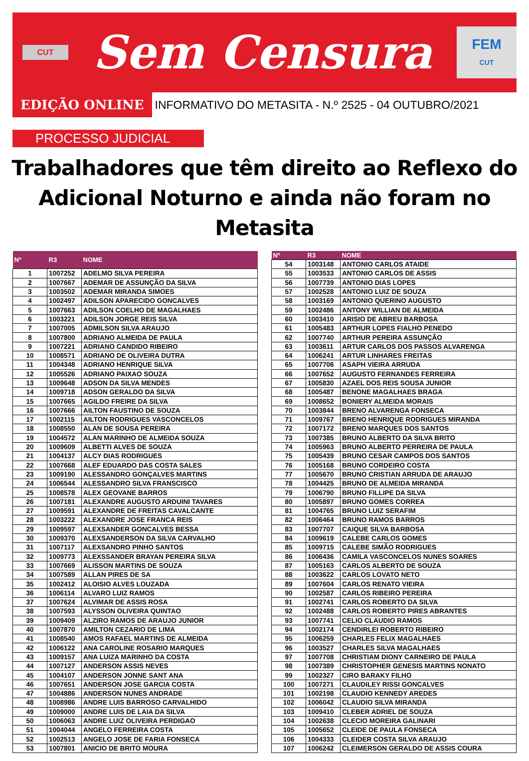CUT
Sem Censura
FEM
CUT
EDIÇÃO ONLINE
INFORMATIVO DO METASITA - N.º 2525 - 04 OUTUBRO/2021
PROCESSO JUDICIAL
Trabalhadores que têm direito ao Reflexo do
Adicional Noturno e ainda não foram no Metasita
| Nº | R3 | NOME |
| --- | --- | --- |
| 1 | 1007252 | ADELMO SILVA PEREIRA |
| 2 | 1007667 | ADEMAR DE ASSUNÇÃO DA SILVA |
| 3 | 1003502 | ADEMAR MIRANDA SIMOES |
| 4 | 1002497 | ADILSON APARECIDO GONCALVES |
| 5 | 1007663 | ADILSON COELHO DE MAGALHAES |
| 6 | 1003221 | ADILSON JORGE REIS SILVA |
| 7 | 1007005 | ADMILSON SILVA ARAUJO |
| 8 | 1007800 | ADRIANO ALMEIDA DE PAULA |
| 9 | 1007221 | ADRIANO CANDIDO RIBEIRO |
| 10 | 1008571 | ADRIANO DE OLIVEIRA DUTRA |
| 11 | 1004348 | ADRIANO HENRIQUE SILVA |
| 12 | 1005526 | ADRIANO PAIXAO SOUZA |
| 13 | 1009648 | ADSON DA SILVA MENDES |
| 14 | 1009718 | ADSON GERALDO DA SILVA |
| 15 | 1007665 | AGILDO FREIRE DA SILVA |
| 16 | 1007666 | AILTON FAUSTINO DE SOUZA |
| 17 | 1002115 | AILTON RODRIGUES VASCONCELOS |
| 18 | 1008550 | ALAN DE SOUSA PEREIRA |
| 19 | 1004572 | ALAN MARINHO DE ALMEIDA SOUZA |
| 20 | 1009609 | ALBETTI ALVES DE SOUZA |
| 21 | 1004137 | ALCY DIAS RODRIGUES |
| 22 | 1007668 | ALEF EDUARDO DAS COSTA SALES |
| 23 | 1009190 | ALESSANDRO GONÇALVES MARTINS |
| 24 | 1006544 | ALESSANDRO SILVA FRANSCISCO |
| 25 | 1008578 | ALEX GEOVANE BARROS |
| 26 | 1007181 | ALEXANDRE AUGUSTO ARDUINI TAVARES |
| 27 | 1009591 | ALEXANDRE DE FREITAS CAVALCANTE |
| 28 | 1003222 | ALEXANDRE JOSE FRANCA REIS |
| 29 | 1009597 | ALEXSANDER GONCALVES BESSA |
| 30 | 1009370 | ALEXSANDERSON DA SILVA CARVALHO |
| 31 | 1007117 | ALEXSANDRO PINHO SANTOS |
| 32 | 1009773 | ALEXSSANDER BRAYAN PEREIRA SILVA |
| 33 | 1007669 | ALISSON MARTINS DE SOUZA |
| 34 | 1007589 | ALLAN PIRES DE SA |
| 35 | 1002412 | ALOISIO ALVES LOUZADA |
| 36 | 1006114 | ALVARO LUIZ RAMOS |
| 37 | 1007624 | ALVIMAR DE ASSIS ROSA |
| 38 | 1007593 | ALYSSON OLIVEIRA QUINTAO |
| 39 | 1009409 | ALZIRO RAMOS DE ARAUJO JUNIOR |
| 40 | 1007870 | AMILTON CEZARIO DE LIMA |
| 41 | 1008540 | AMOS RAFAEL MARTINS DE ALMEIDA |
| 42 | 1006122 | ANA CAROLINE ROSARIO MARQUES |
| 43 | 1009157 | ANA LUIZA MARINHO DA COSTA |
| 44 | 1007127 | ANDERSON ASSIS NEVES |
| 45 | 1004107 | ANDERSON JONNE SANT ANA |
| 46 | 1007651 | ANDERSON JOSE GARCIA COSTA |
| 47 | 1004886 | ANDERSON NUNES ANDRADE |
| 48 | 1008986 | ANDRE LUIS BARROSO CARVALHIDO |
| 49 | 1009000 | ANDRE LUIS DE LAIA DA SILVA |
| 50 | 1006063 | ANDRE LUIZ OLIVEIRA PERDIGAO |
| 51 | 1004044 | ANGELO FERREIRA COSTA |
| 52 | 1002513 | ANGELO JOSE DE FARIA FONSECA |
| 53 | 1007801 | ANICIO DE BRITO MOURA |
| Nº | R3 | NOME |
| --- | --- | --- |
| 54 | 1003148 | ANTONIO CARLOS ATAIDE |
| 55 | 1003533 | ANTONIO CARLOS DE ASSIS |
| 56 | 1007739 | ANTONIO DIAS LOPES |
| 57 | 1002528 | ANTONIO LUIZ DE SOUZA |
| 58 | 1003169 | ANTONIO QUERINO AUGUSTO |
| 59 | 1002486 | ANTONY WILLIAN DE ALMEIDA |
| 60 | 1003410 | ARISIO DE ABREU BARBOSA |
| 61 | 1005483 | ARTHUR LOPES FIALHO PENEDO |
| 62 | 1007740 | ARTHUR PEREIRA ASSUNÇÃO |
| 63 | 1003611 | ARTUR CARLOS DOS PASSOS ALVARENGA |
| 64 | 1006241 | ARTUR LINHARES FREITAS |
| 65 | 1007706 | ASAPH VIEIRA ARRUDA |
| 66 | 1007652 | AUGUSTO FERNANDES FERREIRA |
| 67 | 1005830 | AZAEL DOS REIS SOUSA JUNIOR |
| 68 | 1005487 | BENONE MAGALHAES BRAGA |
| 69 | 1008652 | BONIERY ALMEIDA MORAIS |
| 70 | 1003844 | BRENO ALVARENGA FONSECA |
| 71 | 1009767 | BRENO HENRIQUE RODRIGUES MIRANDA |
| 72 | 1007172 | BRENO MARQUES DOS SANTOS |
| 73 | 1007385 | BRUNO ALBERTO DA SILVA BRITO |
| 74 | 1005963 | BRUNO ALBERTO PERREIRA DE PAULA |
| 75 | 1005439 | BRUNO CESAR CAMPOS DOS SANTOS |
| 76 | 1005168 | BRUNO CORDEIRO COSTA |
| 77 | 1005670 | BRUNO CRISTIAN ARRUDA DE ARAUJO |
| 78 | 1004425 | BRUNO DE ALMEIDA MIRANDA |
| 79 | 1006790 | BRUNO FILLIPE DA SILVA |
| 80 | 1005897 | BRUNO GOMES CORREA |
| 81 | 1004765 | BRUNO LUIZ SERAFIM |
| 82 | 1006464 | BRUNO RAMOS BARROS |
| 83 | 1007707 | CAIQUE SILVA BARBOSA |
| 84 | 1009619 | CALEBE CARLOS GOMES |
| 85 | 1009715 | CALEBE SIMÃO RODRIGUES |
| 86 | 1006436 | CAMILA VASCONCELOS NUNES SOARES |
| 87 | 1005163 | CARLOS ALBERTO DE SOUZA |
| 88 | 1003622 | CARLOS LOVATO NETO |
| 89 | 1007604 | CARLOS RENATO VIEIRA |
| 90 | 1002587 | CARLOS RIBEIRO PEREIRA |
| 91 | 1002741 | CARLOS ROBERTO DA SILVA |
| 92 | 1002488 | CARLOS ROBERTO PIRES ABRANTES |
| 93 | 1007741 | CELIO CLAUDIO RAMOS |
| 94 | 1002174 | CENDIRLEI ROBERTO RIBEIRO |
| 95 | 1006259 | CHARLES FELIX MAGALHAES |
| 96 | 1003527 | CHARLES SILVA MAGALHAES |
| 97 | 1007708 | CHRISTIAM DIONY CARNEIRO DE PAULA |
| 98 | 1007389 | CHRISTOPHER GENESIS MARTINS NONATO |
| 99 | 1002327 | CIRO BARAKY FILHO |
| 100 | 1007271 | CLAUDILEY RISSI GONCALVES |
| 101 | 1002198 | CLAUDIO KENNEDY AREDES |
| 102 | 1006042 | CLAUDIO SILVA MIRANDA |
| 103 | 1009410 | CLEBER ADRIEL DE SOUZA |
| 104 | 1002638 | CLECIO MOREIRA GALINARI |
| 105 | 1005652 | CLEIDE DE PAULA FONSECA |
| 106 | 1004333 | CLEIDER COSTA SILVA ARAUJO |
| 107 | 1006242 | CLEIMERSON GERALDO DE ASSIS COURA |